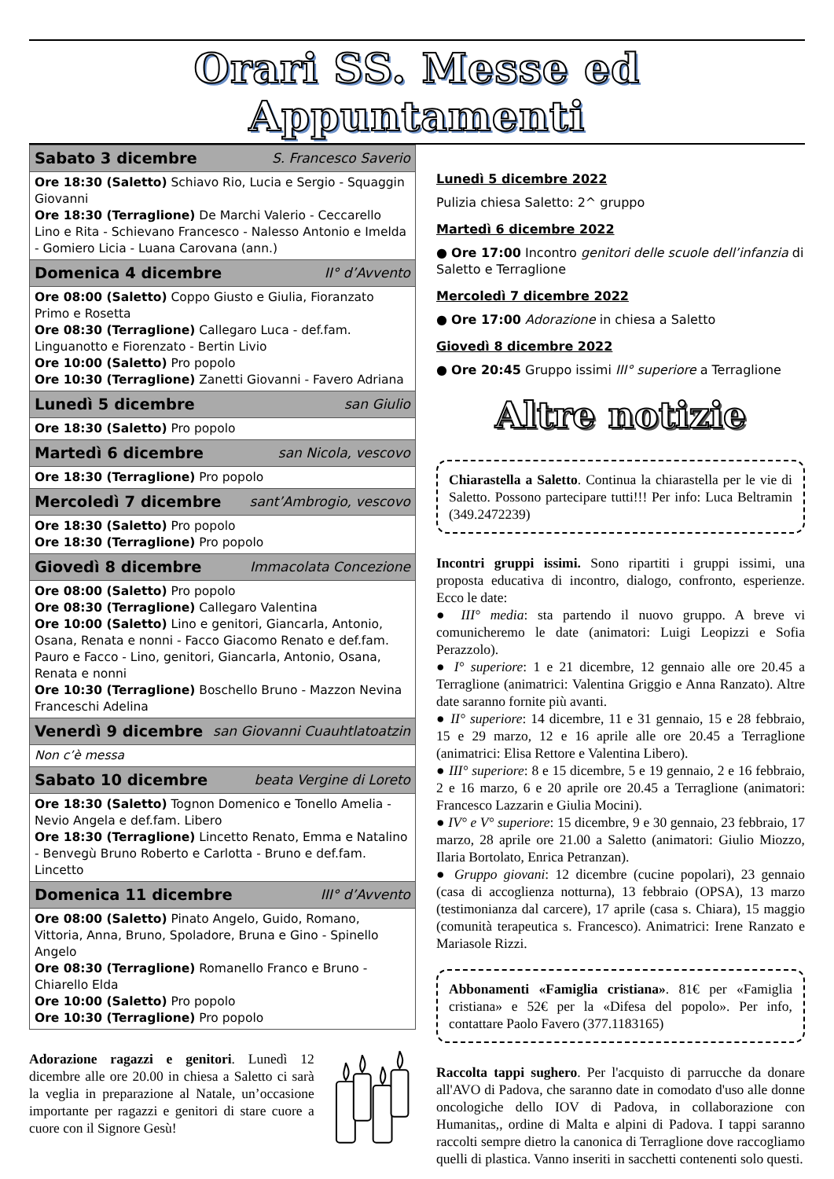Orari SS. Messe ed Appuntamenti
| Sabato 3 dicembre S. Francesco Saverio |
| --- |
| Ore 18:30 (Saletto) Schiavo Rio, Lucia e Sergio - Squaggin Giovanni Ore 18:30 (Terraglione) De Marchi Valerio - Ceccarello Lino e Rita - Schievano Francesco - Nalesso Antonio e Imelda - Gomiero Licia - Luana Carovana (ann.) |
| Domenica 4 dicembre II° d’Avvento |
| Ore 08:00 (Saletto) Coppo Giusto e Giulia, Fioranzato Primo e Rosetta Ore 08:30 (Terraglione) Callegaro Luca - def.fam. Linguanotto e Fiorenzato - Bertin Livio Ore 10:00 (Saletto) Pro popolo Ore 10:30 (Terraglione) Zanetti Giovanni - Favero Adriana |
| Lunedì 5 dicembre san Giulio |
| Ore 18:30 (Saletto) Pro popolo |
| Martedì 6 dicembre san Nicola, vescovo |
| Ore 18:30 (Terraglione) Pro popolo |
| Mercoledì 7 dicembre sant’Ambrogio, vescovo |
| Ore 18:30 (Saletto) Pro popolo Ore 18:30 (Terraglione) Pro popolo |
| Giovedì 8 dicembre Immacolata Concezione |
| Ore 08:00 (Saletto) Pro popolo Ore 08:30 (Terraglione) Callegaro Valentina Ore 10:00 (Saletto) Lino e genitori, Giancarla, Antonio, Osana, Renata e nonni - Facco Giacomo Renato e def.fam. Pauro e Facco - Lino, genitori, Giancarla, Antonio, Osana, Renata e nonni Ore 10:30 (Terraglione) Boschello Bruno - Mazzon Nevina Franceschi Adelina |
| Venerdì 9 dicembre san Giovanni Cuauhtlatoatzin |
| Non c’è messa |
| Sabato 10 dicembre beata Vergine di Loreto |
| Ore 18:30 (Saletto) Tognon Domenico e Tonello Amelia - Nevio Angela e def.fam. Libero Ore 18:30 (Terraglione) Lincetto Renato, Emma e Natalino - Benvegù Bruno Roberto e Carlotta - Bruno e def.fam. Lincetto |
| Domenica 11 dicembre III° d’Avvento |
| Ore 08:00 (Saletto) Pinato Angelo, Guido, Romano, Vittoria, Anna, Bruno, Spoladore, Bruna e Gino - Spinello Angelo Ore 08:30 (Terraglione) Romanello Franco e Bruno - Chiarello Elda Ore 10:00 (Saletto) Pro popolo Ore 10:30 (Terraglione) Pro popolo |
Adorazione ragazzi e genitori. Lunedì 12 dicembre alle ore 20.00 in chiesa a Saletto ci sarà la veglia in preparazione al Natale, un’occasione importante per ragazzi e genitori di stare cuore a cuore con il Signore Gesù!
Lunedì 5 dicembre 2022
Pulizia chiesa Saletto: 2^ gruppo
Martedì 6 dicembre 2022
● Ore 17:00 Incontro genitori delle scuole dell’infanzia di Saletto e Terraglione
Mercoledì 7 dicembre 2022
● Ore 17:00 Adorazione in chiesa a Saletto
Giovedì 8 dicembre 2022
● Ore 20:45 Gruppo issimi III° superiore a Terraglione
Altre notizie
Chiarastella a Saletto. Continua la chiarastella per le vie di Saletto. Possono partecipare tutti!!! Per info: Luca Beltramin (349.2472239)
Incontri gruppi issimi. Sono ripartiti i gruppi issimi, una proposta educativa di incontro, dialogo, confronto, esperienze. Ecco le date:
● III° media: sta partendo il nuovo gruppo. A breve vi comunicheremo le date (animatori: Luigi Leopizzi e Sofia Perazzolo).
● I° superiore: 1 e 21 dicembre, 12 gennaio alle ore 20.45 a Terraglione (animatrici: Valentina Griggio e Anna Ranzato). Altre date saranno fornite più avanti.
● II° superiore: 14 dicembre, 11 e 31 gennaio, 15 e 28 febbraio, 15 e 29 marzo, 12 e 16 aprile alle ore 20.45 a Terraglione (animatrici: Elisa Rettore e Valentina Libero).
● III° superiore: 8 e 15 dicembre, 5 e 19 gennaio, 2 e 16 febbraio, 2 e 16 marzo, 6 e 20 aprile ore 20.45 a Terraglione (animatori: Francesco Lazzarin e Giulia Mocini).
● IV° e V° superiore: 15 dicembre, 9 e 30 gennaio, 23 febbraio, 17 marzo, 28 aprile ore 21.00 a Saletto (animatori: Giulio Miozzo, Ilaria Bortolato, Enrica Petranzan).
● Gruppo giovani: 12 dicembre (cucine popolari), 23 gennaio (casa di accoglienza notturna), 13 febbraio (OPSA), 13 marzo (testimonianza dal carcere), 17 aprile (casa s. Chiara), 15 maggio (comunità terapeutica s. Francesco). Animatrici: Irene Ranzato e Mariasole Rizzi.
Abbonamenti «Famiglia cristiana». 81€ per «Famiglia cristiana» e 52€ per la «Difesa del popolo». Per info, contattare Paolo Favero (377.1183165)
Raccolta tappi sughero. Per l'acquisto di parrucche da donare all'AVO di Padova, che saranno date in comodato d'uso alle donne oncologiche dello IOV di Padova, in collaborazione con Humanitas,, ordine di Malta e alpini di Padova. I tappi saranno raccolti sempre dietro la canonica di Terraglione dove raccogliamo quelli di plastica. Vanno inseriti in sacchetti contenenti solo questi.